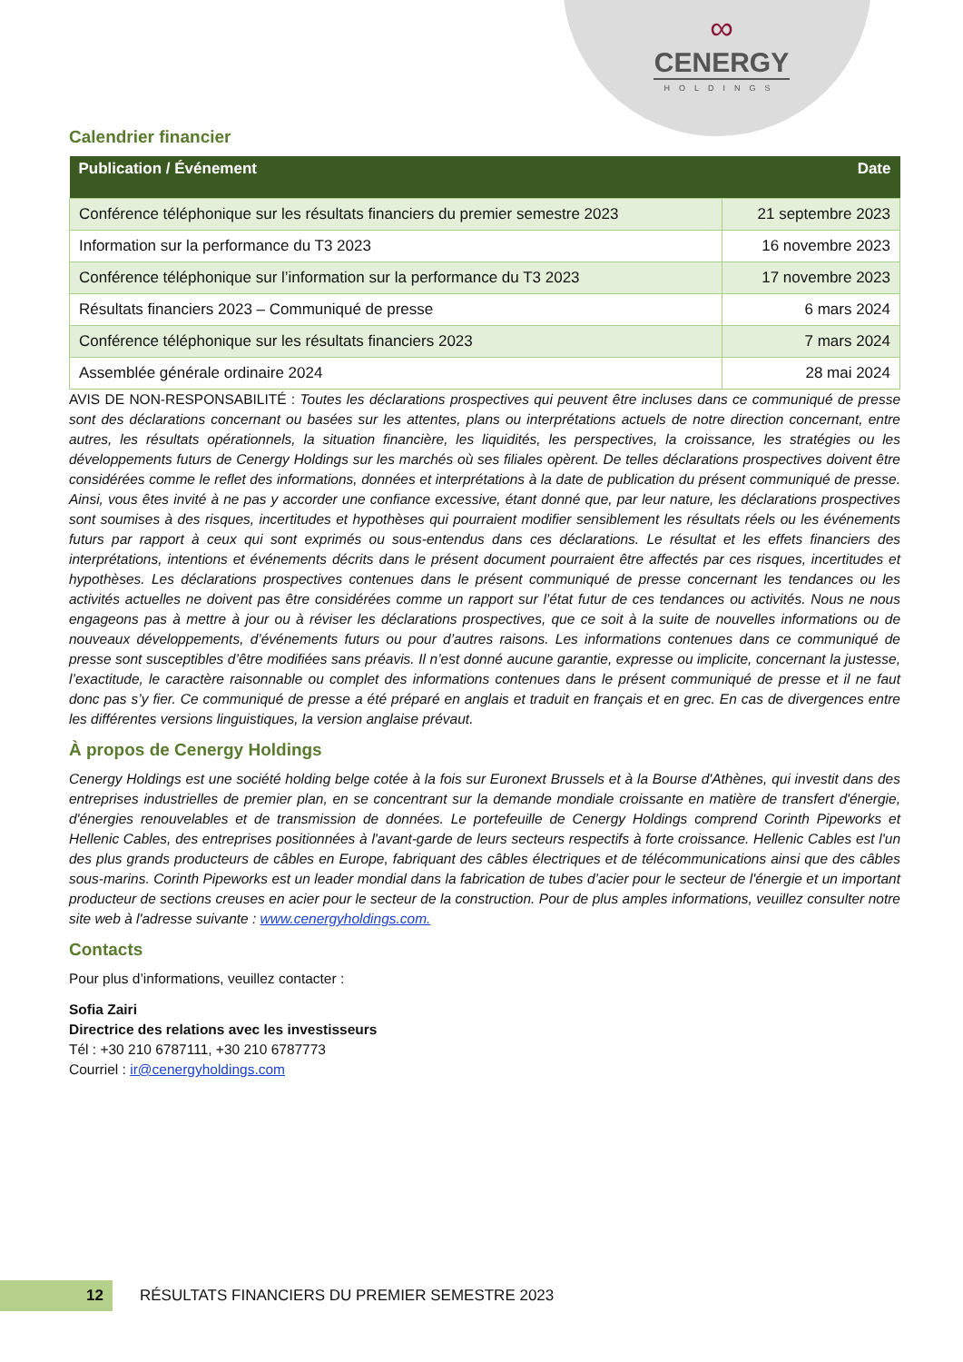∞
CENERGY
HOLDINGS
Calendrier financier
| Publication / Événement | Date |
| --- | --- |
| Conférence téléphonique sur les résultats financiers du premier semestre 2023 | 21 septembre 2023 |
| Information sur la performance du T3 2023 | 16 novembre 2023 |
| Conférence téléphonique sur l’information sur la performance du T3 2023 | 17 novembre 2023 |
| Résultats financiers 2023 – Communiqué de presse | 6 mars 2024 |
| Conférence téléphonique sur les résultats financiers 2023 | 7 mars 2024 |
| Assemblée générale ordinaire 2024 | 28 mai 2024 |
AVIS DE NON-RESPONSABILITÉ : Toutes les déclarations prospectives qui peuvent être incluses dans ce communiqué de presse sont des déclarations concernant ou basées sur les attentes, plans ou interprétations actuels de notre direction concernant, entre autres, les résultats opérationnels, la situation financière, les liquidités, les perspectives, la croissance, les stratégies ou les développements futurs de Cenergy Holdings sur les marchés où ses filiales opèrent. De telles déclarations prospectives doivent être considérées comme le reflet des informations, données et interprétations à la date de publication du présent communiqué de presse. Ainsi, vous êtes invité à ne pas y accorder une confiance excessive, étant donné que, par leur nature, les déclarations prospectives sont soumises à des risques, incertitudes et hypothèses qui pourraient modifier sensiblement les résultats réels ou les événements futurs par rapport à ceux qui sont exprimés ou sous-entendus dans ces déclarations. Le résultat et les effets financiers des interprétations, intentions et événements décrits dans le présent document pourraient être affectés par ces risques, incertitudes et hypothèses. Les déclarations prospectives contenues dans le présent communiqué de presse concernant les tendances ou les activités actuelles ne doivent pas être considérées comme un rapport sur l’état futur de ces tendances ou activités. Nous ne nous engageons pas à mettre à jour ou à réviser les déclarations prospectives, que ce soit à la suite de nouvelles informations ou de nouveaux développements, d’événements futurs ou pour d’autres raisons. Les informations contenues dans ce communiqué de presse sont susceptibles d’être modifiées sans préavis. Il n’est donné aucune garantie, expresse ou implicite, concernant la justesse, l’exactitude, le caractère raisonnable ou complet des informations contenues dans le présent communiqué de presse et il ne faut donc pas s’y fier. Ce communiqué de presse a été préparé en anglais et traduit en français et en grec. En cas de divergences entre les différentes versions linguistiques, la version anglaise prévaut.
À propos de Cenergy Holdings
Cenergy Holdings est une société holding belge cotée à la fois sur Euronext Brussels et à la Bourse d'Athènes, qui investit dans des entreprises industrielles de premier plan, en se concentrant sur la demande mondiale croissante en matière de transfert d'énergie, d'énergies renouvelables et de transmission de données. Le portefeuille de Cenergy Holdings comprend Corinth Pipeworks et Hellenic Cables, des entreprises positionnées à l'avant-garde de leurs secteurs respectifs à forte croissance. Hellenic Cables est l'un des plus grands producteurs de câbles en Europe, fabriquant des câbles électriques et de télécommunications ainsi que des câbles sous-marins. Corinth Pipeworks est un leader mondial dans la fabrication de tubes d’acier pour le secteur de l'énergie et un important producteur de sections creuses en acier pour le secteur de la construction. Pour de plus amples informations, veuillez consulter notre site web à l'adresse suivante : www.cenergyholdings.com.
Contacts
Pour plus d’informations, veuillez contacter :
Sofia Zairi
Directrice des relations avec les investisseurs
Tél : +30 210 6787111, +30 210 6787773
Courriel : ir@cenergyholdings.com
12
RÉSULTATS FINANCIERS DU PREMIER SEMESTRE 2023